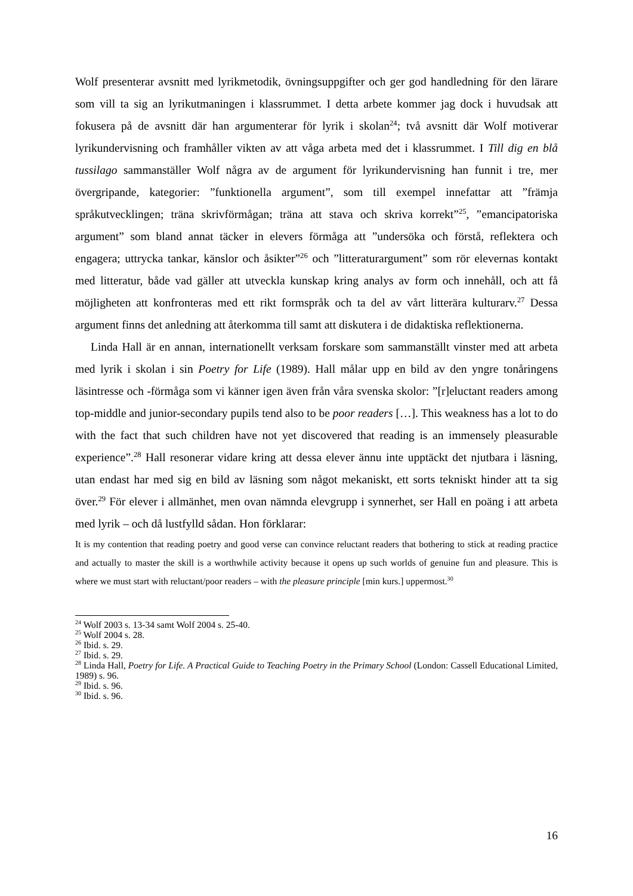Wolf presenterar avsnitt med lyrikmetodik, övningsuppgifter och ger god handledning för den lärare som vill ta sig an lyrikutmaningen i klassrummet. I detta arbete kommer jag dock i huvudsak att fokusera på de avsnitt där han argumenterar för lyrik i skolan<sup>24</sup>; två avsnitt där Wolf motiverar lyrikundervisning och framhåller vikten av att våga arbeta med det i klassrummet. I Till dig en blå tussilago sammanställer Wolf några av de argument för lyrikundervisning han funnit i tre, mer övergripande, kategorier: ”funktionella argument”, som till exempel innefattar att ”främja språkutvecklingen; träna skrivförmågan; träna att stava och skriva korrekt”<sup>25</sup>, ”emancipatoriska argument” som bland annat täcker in elevers förmåga att ”undersöka och förstå, reflektera och engagera; uttrycka tankar, känslor och åsikter”<sup>26</sup> och ”litteraturargument” som rör elevernas kontakt med litteratur, både vad gäller att utveckla kunskap kring analys av form och innehåll, och att få möjligheten att konfronteras med ett rikt formspråk och ta del av vårt litterära kulturarv.<sup>27</sup> Dessa argument finns det anledning att återkomma till samt att diskutera i de didaktiska reflektionerna.
Linda Hall är en annan, internationellt verksam forskare som sammanställt vinster med att arbeta med lyrik i skolan i sin Poetry for Life (1989). Hall målar upp en bild av den yngre tonåringens läsintresse och -förmåga som vi känner igen även från våra svenska skolor: ”[r]eluctant readers among top-middle and junior-secondary pupils tend also to be poor readers […]. This weakness has a lot to do with the fact that such children have not yet discovered that reading is an immensely pleasurable experience”.<sup>28</sup> Hall resonerar vidare kring att dessa elever ännu inte upptäckt det njutbara i läsning, utan endast har med sig en bild av läsning som något mekaniskt, ett sorts tekniskt hinder att ta sig över.<sup>29</sup> För elever i allmänhet, men ovan nämnda elevgrupp i synnerhet, ser Hall en poäng i att arbeta med lyrik – och då lustfylld sådan. Hon förklarar:
It is my contention that reading poetry and good verse can convince reluctant readers that bothering to stick at reading practice and actually to master the skill is a worthwhile activity because it opens up such worlds of genuine fun and pleasure. This is where we must start with reluctant/poor readers – with the pleasure principle [min kurs.] uppermost.<sup>30</sup>
<sup>24</sup> Wolf 2003 s. 13-34 samt Wolf 2004 s. 25-40.
<sup>25</sup> Wolf 2004 s. 28.
<sup>26</sup> Ibid. s. 29.
<sup>27</sup> Ibid. s. 29.
<sup>28</sup> Linda Hall, Poetry for Life. A Practical Guide to Teaching Poetry in the Primary School (London: Cassell Educational Limited, 1989) s. 96.
<sup>29</sup> Ibid. s. 96.
<sup>30</sup> Ibid. s. 96.
16